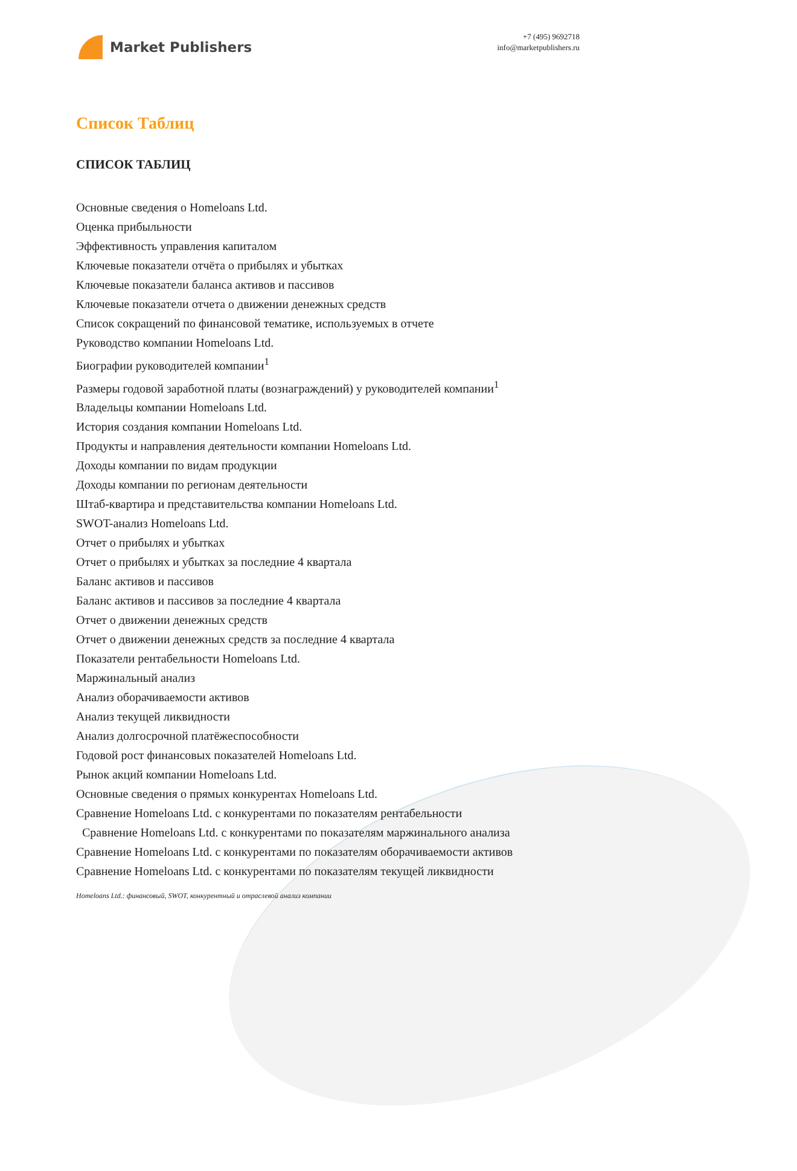Market Publishers
+7 (495) 9692718
info@marketpublishers.ru
Список Таблиц
СПИСОК ТАБЛИЦ
Основные сведения о Homeloans Ltd.
Оценка прибыльности
Эффективность управления капиталом
Ключевые показатели отчёта о прибылях и убытках
Ключевые показатели баланса активов и пассивов
Ключевые показатели отчета о движении денежных средств
Список сокращений по финансовой тематике, используемых в отчете
Руководство компании Homeloans Ltd.
Биографии руководителей компании<sup>1</sup>
Размеры годовой заработной платы (вознаграждений) у руководителей компании<sup>1</sup>
Владельцы компании Homeloans Ltd.
История создания компании Homeloans Ltd.
Продукты и направления деятельности компании Homeloans Ltd.
Доходы компании по видам продукции
Доходы компании по регионам деятельности
Штаб-квартира и представительства компании Homeloans Ltd.
SWOT-анализ Homeloans Ltd.
Отчет о прибылях и убытках
Отчет о прибылях и убытках за последние 4 квартала
Баланс активов и пассивов
Баланс активов и пассивов за последние 4 квартала
Отчет о движении денежных средств
Отчет о движении денежных средств за последние 4 квартала
Показатели рентабельности Homeloans Ltd.
Маржинальный анализ
Анализ оборачиваемости активов
Анализ текущей ликвидности
Анализ долгосрочной платёжеспособности
Годовой рост финансовых показателей Homeloans Ltd.
Рынок акций компании Homeloans Ltd.
Основные сведения о прямых конкурентах Homeloans Ltd.
Сравнение Homeloans Ltd. с конкурентами по показателям рентабельности
Сравнение Homeloans Ltd. с конкурентами по показателям маржинального анализа
Сравнение Homeloans Ltd. с конкурентами по показателям оборачиваемости активов
Сравнение Homeloans Ltd. с конкурентами по показателям текущей ликвидности
Homeloans Ltd.: финансовый, SWOT, конкурентный и отраслевой анализ компании